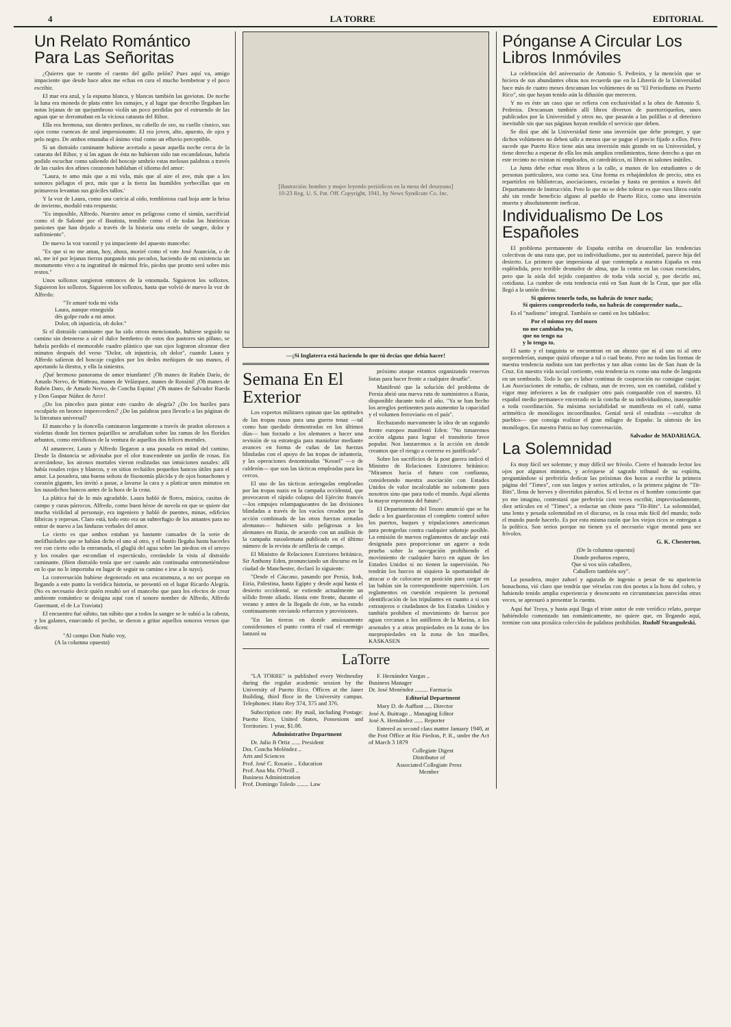4 LA TORRE EDITORIAL
Un Relato Romántico Para Las Señoritas
¿Quieres que te cuente el cuento del gallo pelón? Pues aquí va, amigo impaciente que desde hace años me echas en cara el mucho bembetear y el poco escribir.
El mar era azul, y la espuma blanca, y blancas también las gaviotas. De noche la luna era moneda de plata entre los ramajes, y al lugar que describo llegaban las notas lejanas de un quejumbroso violín un poco perdidas por el estruendo de las aguas que se derramaban en la viciosa catarata del Ribor.
Ella era hermosa, sus dientes perlinos, su cabello de oro, su cuello císnico, sus ojos como cuencas de azul impresionante. El era joven, alto, apuesto, de ojos y pelo negro. De ambos emanaba el ánimo vital como un efluvio perceptible.
Si un distraído caminante hubiese acertado a pasar aquella noche cerca de la catarata del Ribor, y si las aguas de ésta no hubieran sido tan escandalosas, habría podido escuchar como saliendo del boscaje umbrío estas melosas palabras a través de las cuales dos afines corazones hablaban el idioma del amor:
"Laura, te amo más que a mi vida, más que al aire el ave, más que a los sonoros piélagos el pez, más que a la tierra las humildes yerbecillas que en primavera levantan sus gráciles tallos.'
Y la voz de Laura, como una caricia al oído, temblorosa cual hoja ante la brisa de invierno, moduló esta respuesta:
"Es imposible, Alfredo. Nuestro amor es peligroso como el simún, sacrificial como el de Salomé por el Bautista, temible como el de todas las históricas pasiones que han dejado a través de la historia una estela de sangre, dolor y sufrimiento".
De nuevo la voz varonil y ya impaciente del apuesto mancebo:
"Es que si no me amas, hoy, ahora, moriré como el vate José Asunción, o de nó, me iré por lejanas tierras purgando mis pecados, haciendo de mi existencia un monumento vivo a tu ingratitud de mármol frío, piedra que pronto será sobre mis restos."
Unos sollozos surgieron entonces de la enramada. Siguieron los sollozos. Siguieron los sollozos. Siguieron los sollozos, hasta que volvió de nuevo la voz de Alfredo:
"Te amaré toda mi vida
Laura, aunque enseguida
dés golpe rudo a mi amor.
Dolor, oh injusticia, oh dolor."
Si el distraído caminante que ha sido otrora mencionado, hubiese seguido su camino sin detenerse a oír el dulce bembeteo de estos dos pastores sin pífano, se habría perdido el memorable cuadro plástico que sus ojos lograron alcanzar diez minutos después del verso "Dolor, oh injusticia, oh dolor", cuando Laura y Alfredo salieron del boscaje cogidos por los dedos meñiques de sus manos, él aportando la diestra, y ella la siniestra.
¡Qué hermoso panorama de amor triunfante! ¡Oh manes de Rubén Darío, de Amado Nervo, de Watteau, manes de Velázquez, manes de Rossini! ¡Oh manes de Rubén Daro, de Amado Nervo, de Concha Espina! ¡Oh manes de Salvador Rueda y Don Gaspar Núñez de Arce!
¿Do los pinceles para pintar este cuadro de alegría? ¿Do los buriles para esculpirlo en bronce imperecedero? ¿Do las palabras para llevarlo a las páginas de la literatura universal?
El mancebo y la doncella caminaron largamente a través de prados olorosos a violetas donde los tiernos pajarillos se arrullaban sobre las ramas de los floridos arbustos, como envidiosos de la ventura de aquellos dos felices mortales.
Al amanecer, Laura y Alfredo llegaron a una posada en mitad del camino. Desde la distancia se adivinaba por el olor trascendente un jardín de rosas. En acercándose, los airosos mortales vieron realizadas sus intuiciones nasales: allí había rosales rojos y blancos, y en sitios recluídos pequeños bancos útiles para el amor. La posadera, una buena señora de fisonomía plácida y de ojos bonachones y corazón gigante, los invitó a pasar, a lavarse la cara y a platicar unos minutos en los susodichos bancos antes de la hora de la cena.
La plática fué de lo más agradable. Laura habló de flores, música, casitas de campo y curas párrocos. Alfredo, como buen héroe de novela en que se quiere dar mucha virilidad al personaje, era ingeniero y habló de puentes, minas, edificios fábricas y represas. Claro está, todo esto era un subterfugio de los amantes para no entrar de nuevo a las linduras verbales del amor.
Lo cierto es que ambos estaban ya bastante cansados de la serie de melifluidades que se habían dicho el uno al otro, y el hastío llegaba hasta hacerles ver con cierto odio la enrramada, el gluglú del agua sobre las piedras en el arroyo y los rosales que escondían el espectáculo, cerrándole la vista al distraído caminante. (Bien distraído tenía que ser cuando aún continuaba entrometiéndose en lo que no le importaba en lugar de seguir su camino e irse a lo suyo).
La conversación hubiese degenerado en una escaramuza, a no ser porque en llegando a este punto la verídica historia, se presentó en el lugar Ricardo Alegría. (No es necesario decir quién resultó ser el mancebo que para los efectos de crear ambiente romántico se designa aquí con el sonoro nombre de Alfredo, Alfredo Guermant, el de La Traviata)
El encuentro fué súbito, tan súbito que a todos la sangre se le subió a la cabeza, y los galanes, enarcando el pecho, se dieron a gritar aquellos sonoros versos que dicen:
"Al campo Don Nuño voy,
(A la columna opuesta)
[Ilustración: hombre y mujer leyendo periódicos en la mesa del desayuno]
10-23 Reg. U. S. Pat. Off. Copyright, 1941, by News Syndicate Co. Inc.
—¡Si Inglaterra está haciendo lo que tú decías que debía hacer!
Semana En El Exterior
Los expertos militares opinan que las aptitudes de las tropas rusas para una guerra tenaz —tal como han quedado demostradas en los últimos días— han forzado a los alemanes a hacer una revisión de su estrategia para maniobrar mediante avances en forma de cuñas de las fuerzas blindadas con el apoyo de las tropas de infantería, y las operaciones denominadas "Kessel" —o de calderón— que son las tácticas empleadas para los cercos.
El uso de las tácticas arriesgadas empleadas por las tropas nazis en la campaña occidental, que provocaron el rápido colapso del Ejército francés —los empujes relampagueantes de las divisiones blindadas a través de los vacíos creados por la acción combinada de las otras fuerzas armadas alemanas— hubiesen sido peligrosas a los alemanes en Rusia, de acuerdo con un análisis de la campaña rusoalemana publicado en el último número de la revista de artillería de campo.
El Ministro de Relaciones Exteriores británico, Sir Anthony Eden, pronunciando un discurso en la ciudad de Manchester, declaró lo siguiente:
"Desde el Cáucaso, pasando por Persia, Irak, Eiria, Palestina, hasta Egipto y desde aquí hasta el desierto occidental, se extiende actualmente un sólido frente aliado. Hasta este frente, durante el verano y antes de la llegada de éste, se ha estado continuamente enviando refuerzos y provisiones.
"En las tierras en donde ansiosamente consideramos el punto contra el cual el enemigo lanzará su
próximo ataque estamos organizando reservas listas para hacer frente a cualquier desafío".
Manifestó que la solución del problema de Persia abrió una nueva ruta de suministros a Rusia, disponible durante todo el año. "Ya se han hecho los arreglos pertinentes para aumentar la capacidad y el volumen ferroviario en el país".
Rechazando nuevamente la idea de un segundo frente europeo manifestó Eden: "No timaremos acción alguna para lograr el transitorio favor popular. Nos lanzaremos a la acción en donde creamos que el riesgo a correrse es justificado".
Sobre los sacrificios de la post guerra indicó el Ministro de Relaciones Exteriores británico: "Miramos hacia el futuro con confianza, considerando nuestra asociación con Estados Unidos de valor incalculable no solamente para nosotros sino que para todo el mundo. Aquí alienta la mayor esperanza del futuro".
El Departamento del Tesoro anunció que se ha dado a los guardacostas el completo control sobre los puertos, buques y tripulaciones americanas para protegerlas contra cualquier sabotaje posible. La emisión de nuevos reglamentos de anclaje está designada para proporcionar un agarre a toda prueba sobre la navegación prohibiendo el movimiento de cualquier barco en aguas de los Estados Unidos si no tienen la supervisión. No tendrán los barcos ni siquiera la oportunidad de atracar o de colocarse en posición para cargar en las bahías sin la correspondiente supervisión. Los reglamentos en cuestión requieren la personal identificación de los tripulantes en cuanto a si son extranjeros o ciudadanos de los Estados Unidos y también prohiben el movimiento de barcos por aguas cercanas a los astilleros de la Marina, a los arsenales y a otras propiedades en la zona de los nuepropiedades en la zona de los muelles. KASKASEN
LaTorre
"LA TORRE" is published every Wednesday during the regular academic session by the University of Puerto Rico. Offices at the Janer Building, third floor in the University campus. Telephones: Hato Rey 374, 375 and 376.
Subscription rate: By mail, including Postage: Puerto Rico, United States, Possesions and Territories: 1 year, $1.00.
Administrative Department
Dr. Julio B Ortiz ...... President
Dra. Concha Meléndez ..
Arts and Sciences
Prof. José C. Rosario .. Education
Prof. Ana Ma. O'Neill ..
Business Administration
Prof. Domingo Toledo ........ Law
F. Hernández Vargas ..
Business Manager
Dr. José Menéndez ......... Farmacia
Editorial Department
Mary D. de Auffant ..... Director
José A. Buitrago .. Managing Editor
José A. Hernández ...... Reporter
Entered as second class matter January 1940, at the Post Office at Rio Piedras, P. R., under the Act of March 3 1879
Collegiate Digest
Distributor of
Associated Collegiate Press
Member
Pónganse A Circular Los Libros Inmóviles
La celebración del aniversario de Antonio S. Pedreira, y la mención que se hiciera de sus abundantes obras nos recuerda que en la Librería de la Universidad hace más de cuatro meses descansan los volúmenes de su "El Periodismo en Puerto Rico", sin que hayan tenido aún la difusión que merecen.
Y no es éste un caso que se refiera con exclusividad a la obra de Antonio S. Pedreira. Descansan también allí libros diversos de puertorriqueños, unos publicados por la Universidad y otros no, que pasarán a las polillas o al deterioro inevitable sin que sus páginas hayan rendido el servicio que deben.
Se dirá que ahí la Universidad tiene una inversión que debe proteger, y que dichos volúmenes no deben salir a menos que se pague el precio fijado a ellos. Pero sucede que Puerto Rico tiene aún una inversión más grande en su Universidad, y tiene derecho a esperar de ella los más amplios rendimientos, tiene derecho a que en este recinto no existan ni empleados, ni catedráticos, ni libros ni salones inútiles.
La Junta debe echar esos libros a la calle, a manos de los estudiantes o de personas particulares, sea como sea. Una forma es rebajándolos de precio, otra es repartirlos en bibliotecas, asociaciones, escuelas y hasta en premios a través del Departamento de Instrucción. Pero lo que no se debe tolerar es que esos libros estén ahí sin rendir beneficio alguno al pueblo de Puerto Rico, como una inversión muerta y absolutamente ineficaz.
Individualismo De Los Españoles
El problema permanente de España estriba en desarrollar las tendencias colectivas de una raza que, por su individualismo, por su austeridad, parece hija del desierto. Lo primero que impresiona al que contempla a nuestra España es esta espléndida, pero terrible desnudez de alma, que la centra en las cosas esenciales, pero que la aisla del tejido conjuntivo de toda vida social y, por decirlo así, cotidiana. La cumbre de esta tendencia está en San Juan de la Cruz, que por ella llegó a la unión divina:
Si quieres tenerlo todo, no habrás de tener nada;
Si quieres comprenderlo todo, no habrás de comprender nada...
Es el "nadismo" integral. También se cantó en los tablados:
Por el mismo rey del moro
no me cambiaba yo,
que no tengo na
y lo tengo to.
El santo y el tanguista se encuentran en un abrazo que ni al uno ni al otro sorprenderían, aunque quizá ofusque a tal o cual beato. Pero no todas las formas de nuestra tendencia nadista son tan perfectas y tan altas como las de San Juan de la Cruz. En nuestra vida social corriente, esta tendencia es como una nube de langosta en un sembrado. Todo lo que es labor continua de cooperación no consigue cuajar. Las Asociaciones de estudio, de cultura, aun de recreo, son en cantidad, calidad y vigor muy inferiores a las de cualquier otro país comparable con el nuestro. El español medio permanece encerrado en la concha de su individualismo, inasequible a toda coordinación. Su máxima sociabilidad se manifiesta en el café, suma aritmética de monólogos incoordinados. Genial será el estadista —escultor de pueblos— que consiga realizar el gran milagro de España: la síntesis de los monólogos. En nuestra Patria no hay conversación.
Salvador de MADARIAGA.
La Solemnidad
Es muy fácil ser solemne; y muy difícil ser frívolo. Cierre el honrado lector los ojos por algunos minutos, y acérquese al sagrado tribunal de su espíritu, preguntándose si preferiría dedicar las próximas dos horas a escribir la primera página del "Times", con sus largos y serios artículos, o la primera página de "Tit-Bits", llena de breves y divertidos párrafos. Si el lector es el hombre consciente que yo me imagino, contestará que preferiría cien veces escribir, improvisadamente, diez artículos en el "Times", a redactar un chiste para "Tit-Bits". La solemnidad, una lenta y pesada solemnidad en el discurso, es la cosa más fácil del mundo; todo el mundo puede hacerlo. Es por esta misma razón que los viejos ricos se entregan a la política. Son serios porque no tienen ya el necesario vigor mental para ser frívolos.
G. K. Chesterton.
(De la columna opuesta)
Donde probaros espero,
Que si vos sóis caballero,
Caballero también soy".
La posadera, mujer zahorí y aguzada de ingenio a pesar de su apariencia bonachona, vió claro que tendría que vérselas con dos poetas a la hora del cobro, y habiendo tenido amplia experiencia y desencanto en circunstancias parecidas otras veces, se apresuró a presentar la cuenta.
Aquí fué Troya, y hasta aquí llega el triste autor de este verídico relato, porque habiéndolo comenzado tan románticamente, no quiere que, en llegando aquí, termine con una prosáica colección de palabras prohibidas. Rudolf Strangudeski.